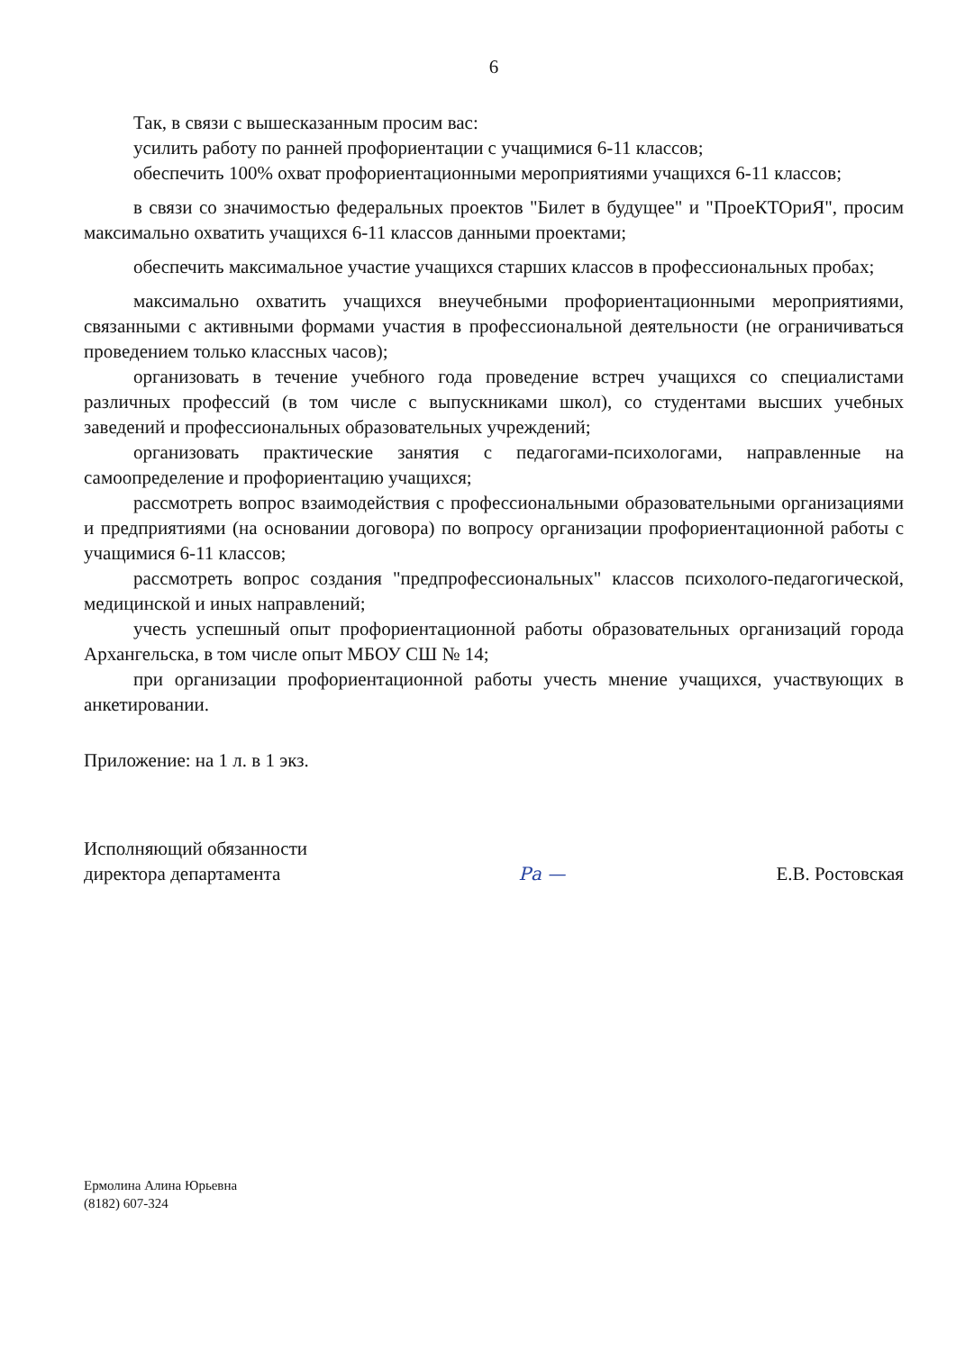6
Так, в связи с вышесказанным просим вас:
усилить работу по ранней профориентации с учащимися 6-11 классов;
обеспечить 100% охват профориентационными мероприятиями учащихся 6-11 классов;
в связи со значимостью федеральных проектов "Билет в будущее" и "ПроеКТОриЯ", просим максимально охватить учащихся 6-11 классов данными проектами;
обеспечить максимальное участие учащихся старших классов в профессиональных пробах;
максимально охватить учащихся внеучебными профориентационными мероприятиями, связанными с активными формами участия в профессиональной деятельности (не ограничиваться проведением только классных часов);
организовать в течение учебного года проведение встреч учащихся со специалистами различных профессий (в том числе с выпускниками школ), со студентами высших учебных заведений и профессиональных образовательных учреждений;
организовать практические занятия с педагогами-психологами, направленные на самоопределение и профориентацию учащихся;
рассмотреть вопрос взаимодействия с профессиональными образовательными организациями и предприятиями (на основании договора) по вопросу организации профориентационной работы с учащимися 6-11 классов;
рассмотреть вопрос создания "предпрофессиональных" классов психолого-педагогической, медицинской и иных направлений;
учесть успешный опыт профориентационной работы образовательных организаций города Архангельска, в том числе опыт МБОУ СШ № 14;
при организации профориентационной работы учесть мнение учащихся, участвующих в анкетировании.
Приложение: на 1 л. в 1 экз.
Исполняющий обязанности
директора департамента
Ра —
Е.В. Ростовская
Ермолина Алина Юрьевна
(8182) 607-324